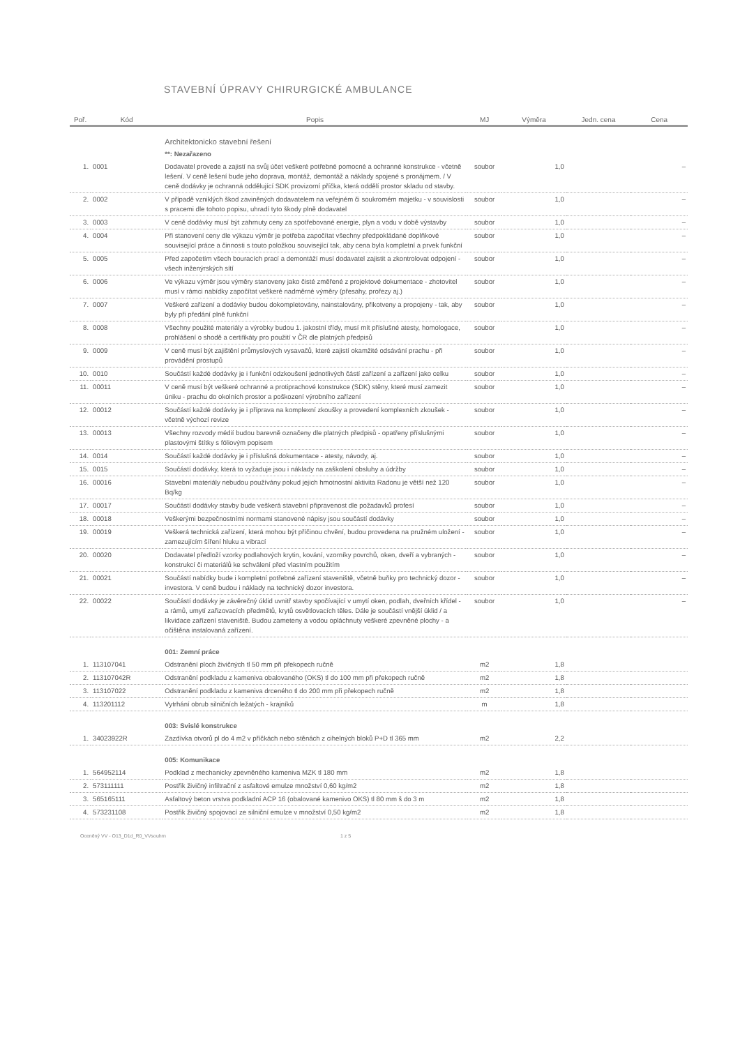STAVEBNÍ ÚPRAVY CHIRURGICKÉ AMBULANCE
| Poř. | Kód | Popis | MJ | Výměra | Jedn. cena | Cena |
| --- | --- | --- | --- | --- | --- | --- |
| | | Architektonicko stavební řešení | | | | |
| | | **: Nezařazeno | | | | |
| 1. | 0001 | Dodavatel provede a zajistí na svůj účet veškeré potřebné pomocné a ochranné konstrukce - včetně lešení. V ceně lešení bude jeho doprava, montáž, demontáž a náklady spojené s pronájmem. / V ceně dodávky je ochranná oddělující SDK provizorní příčka, která oddělí prostor skladu od stavby. | soubor | 1,0 | | – |
| 2. | 0002 | V případě vzniklých škod zaviněných dodavatelem na veřejném či soukromém majetku - v souvislosti s pracemi dle tohoto popisu, uhradí tyto škody plně dodavatel | soubor | 1,0 | | – |
| 3. | 0003 | V ceně dodávky musí být zahrnuty ceny za spotřebované energie, plyn a vodu v době výstavby | soubor | 1,0 | | – |
| 4. | 0004 | Při stanovení ceny dle výkazu výměr je potřeba započítat všechny předpokládané doplňkové související práce a činnosti s touto položkou související tak, aby cena byla kompletní a prvek funkční | soubor | 1,0 | | – |
| 5. | 0005 | Před započetím všech bouracích prací a demontáží musí dodavatel zajistit a zkontrolovat odpojení - všech inženýrských sítí | soubor | 1,0 | | – |
| 6. | 0006 | Ve výkazu výměr jsou výměry stanoveny jako čisté změřené z projektové dokumentace - zhotovitel musí v rámci nabídky započítat veškeré nadměrné výměry (přesahy, prořezy aj.) | soubor | 1,0 | | – |
| 7. | 0007 | Veškeré zařízení a dodávky budou dokompletovány, nainstalovány, přikotveny a propojeny - tak, aby byly při předání plně funkční | soubor | 1,0 | | – |
| 8. | 0008 | Všechny použité materiály a výrobky budou 1. jakostní třídy, musí mít příslušné atesty, homologace, prohlášení o shodě a certifikáty pro použití v ČR dle platných předpisů | soubor | 1,0 | | – |
| 9. | 0009 | V ceně musí být zajištění průmyslových vysavačů, které zajistí okamžité odsávání prachu - při provádění prostupů | soubor | 1,0 | | – |
| 10. | 0010 | Součástí každé dodávky je i funkční odzkoušení jednotlivých částí zařízení a zařízení jako celku | soubor | 1,0 | | – |
| 11. | 00011 | V ceně musí být veškeré ochranné a protiprachové konstrukce (SDK) stěny, které musí zamezit úniku - prachu do okolních prostor a poškození výrobního zařízení | soubor | 1,0 | | – |
| 12. | 00012 | Součástí každé dodávky je i příprava na komplexní zkoušky a provedení komplexních zkoušek - včetně výchozí revize | soubor | 1,0 | | – |
| 13. | 00013 | Všechny rozvody médií budou barevně označeny dle platných předpisů - opatřeny příslušnými plastovými štítky s fóliovým popisem | soubor | 1,0 | | – |
| 14. | 0014 | Součástí každé dodávky je i příslušná dokumentace - atesty, návody, aj. | soubor | 1,0 | | – |
| 15. | 0015 | Součástí dodávky, která to vyžaduje jsou i náklady na zaškolení obsluhy a údržby | soubor | 1,0 | | – |
| 16. | 00016 | Stavební materiály nebudou používány pokud jejich hmotnostní aktivita Radonu je větší než 120 Bq/kg | soubor | 1,0 | | – |
| 17. | 00017 | Součástí dodávky stavby bude veškerá stavební připravenost dle požadavků profesí | soubor | 1,0 | | – |
| 18. | 00018 | Veškerými bezpečnostními normami stanovené nápisy jsou součástí dodávky | soubor | 1,0 | | – |
| 19. | 00019 | Veškerá technická zařízení, která mohou být příčinou chvění, budou provedena na pružném uložení - zamezujícím šíření hluku a vibrací | soubor | 1,0 | | – |
| 20. | 00020 | Dodavatel předloží vzorky podlahových krytin, kování, vzorníky povrchů, oken, dveří a vybraných - konstrukcí či materiálů ke schválení před vlastním použitím | soubor | 1,0 | | – |
| 21. | 00021 | Součástí nabídky bude i kompletní potřebné zařízení staveniště, včetně buňky pro technický dozor - investora. V ceně budou i náklady na technický dozor investora. | soubor | 1,0 | | – |
| 22. | 00022 | Součástí dodávky je závěrečný úklid uvnitř stavby spočívající v umytí oken, podlah, dveřních křídel - a rámů, umytí zařizovacích předmětů, krytů osvětlovacích těles. Dále je součástí vnější úklid / a likvidace zařízení staveniště. Budou zameteny a vodou opláchnuty veškeré zpevněné plochy - a očištěna instalovaná zařízení. | soubor | 1,0 | | – |
| | | 001: Zemní práce | | | | |
| 1. | 113107041 | Odstranění ploch živičných tl 50 mm při překopech ručně | m2 | 1,8 | | |
| 2. | 113107042R | Odstranění podkladu z kameniva obalovaného (OKS) tl do 100 mm při překopech ručně | m2 | 1,8 | | |
| 3. | 113107022 | Odstranění podkladu z kameniva drceného tl do 200 mm při překopech ručně | m2 | 1,8 | | |
| 4. | 113201112 | Vytrhání obrub silničních ležatých - krajníků | m | 1,8 | | |
| | | 003: Svislé konstrukce | | | | |
| 1. | 34023922R | Zazdívka otvorů pl do 4 m2 v příčkách nebo stěnách z cihelných bloků P+D tl 365 mm | m2 | 2,2 | | |
| | | 005: Komunikace | | | | |
| 1. | 564952114 | Podklad z mechanicky zpevněného kameniva MZK tl 180 mm | m2 | 1,8 | | |
| 2. | 573111111 | Postřik živičný infiltrační z asfaltové emulze množství 0,60 kg/m2 | m2 | 1,8 | | |
| 3. | 565165111 | Asfaltový beton vrstva podkladní ACP 16 (obalované kamenivo OKS) tl 80 mm š do 3 m | m2 | 1,8 | | |
| 4. | 573231108 | Postřik živičný spojovací ze silniční emulze v množství 0,50 kg/m2 | m2 | 1,8 | | |
Oceněný VV - O13_D1d_R0_VVsouhrn 1 z 5